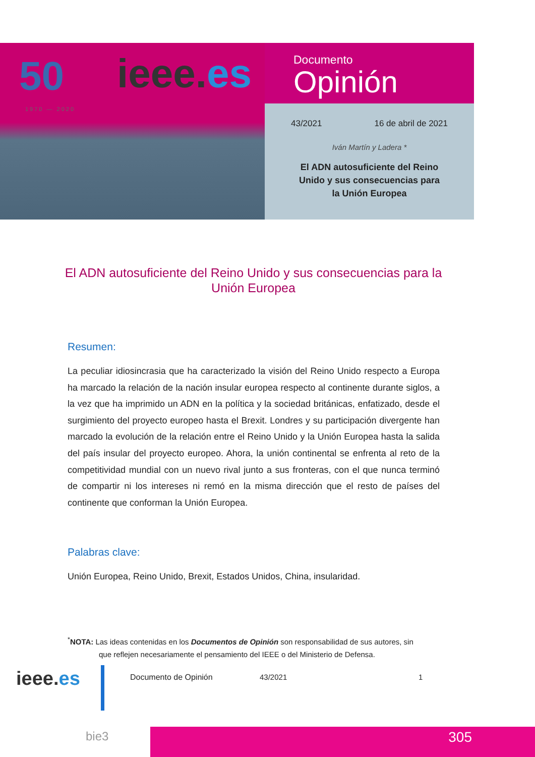50
1970 — 2020
ieee.es
Documento
Opinión
43/2021 16 de abril de 2021
Iván Martín y Ladera *
El ADN autosuficiente del Reino
Unido y sus consecuencias para
la Unión Europea
El ADN autosuficiente del Reino Unido y sus consecuencias para la Unión Europea
Resumen:
La peculiar idiosincrasia que ha caracterizado la visión del Reino Unido respecto a Europa ha marcado la relación de la nación insular europea respecto al continente durante siglos, a la vez que ha imprimido un ADN en la política y la sociedad británicas, enfatizado, desde el surgimiento del proyecto europeo hasta el Brexit. Londres y su participación divergente han marcado la evolución de la relación entre el Reino Unido y la Unión Europea hasta la salida del país insular del proyecto europeo. Ahora, la unión continental se enfrenta al reto de la competitividad mundial con un nuevo rival junto a sus fronteras, con el que nunca terminó de compartir ni los intereses ni remó en la misma dirección que el resto de países del continente que conforman la Unión Europea.
Palabras clave:
Unión Europea, Reino Unido, Brexit, Estados Unidos, China, insularidad.
<sup>*</sup> NOTA: Las ideas contenidas en los Documentos de Opinión son responsabilidad de sus autores, sin
que reflejen necesariamente el pensamiento del IEEE o del Ministerio de Defensa.
ieee.es Documento de Opinión 43/2021 1
bie3 305